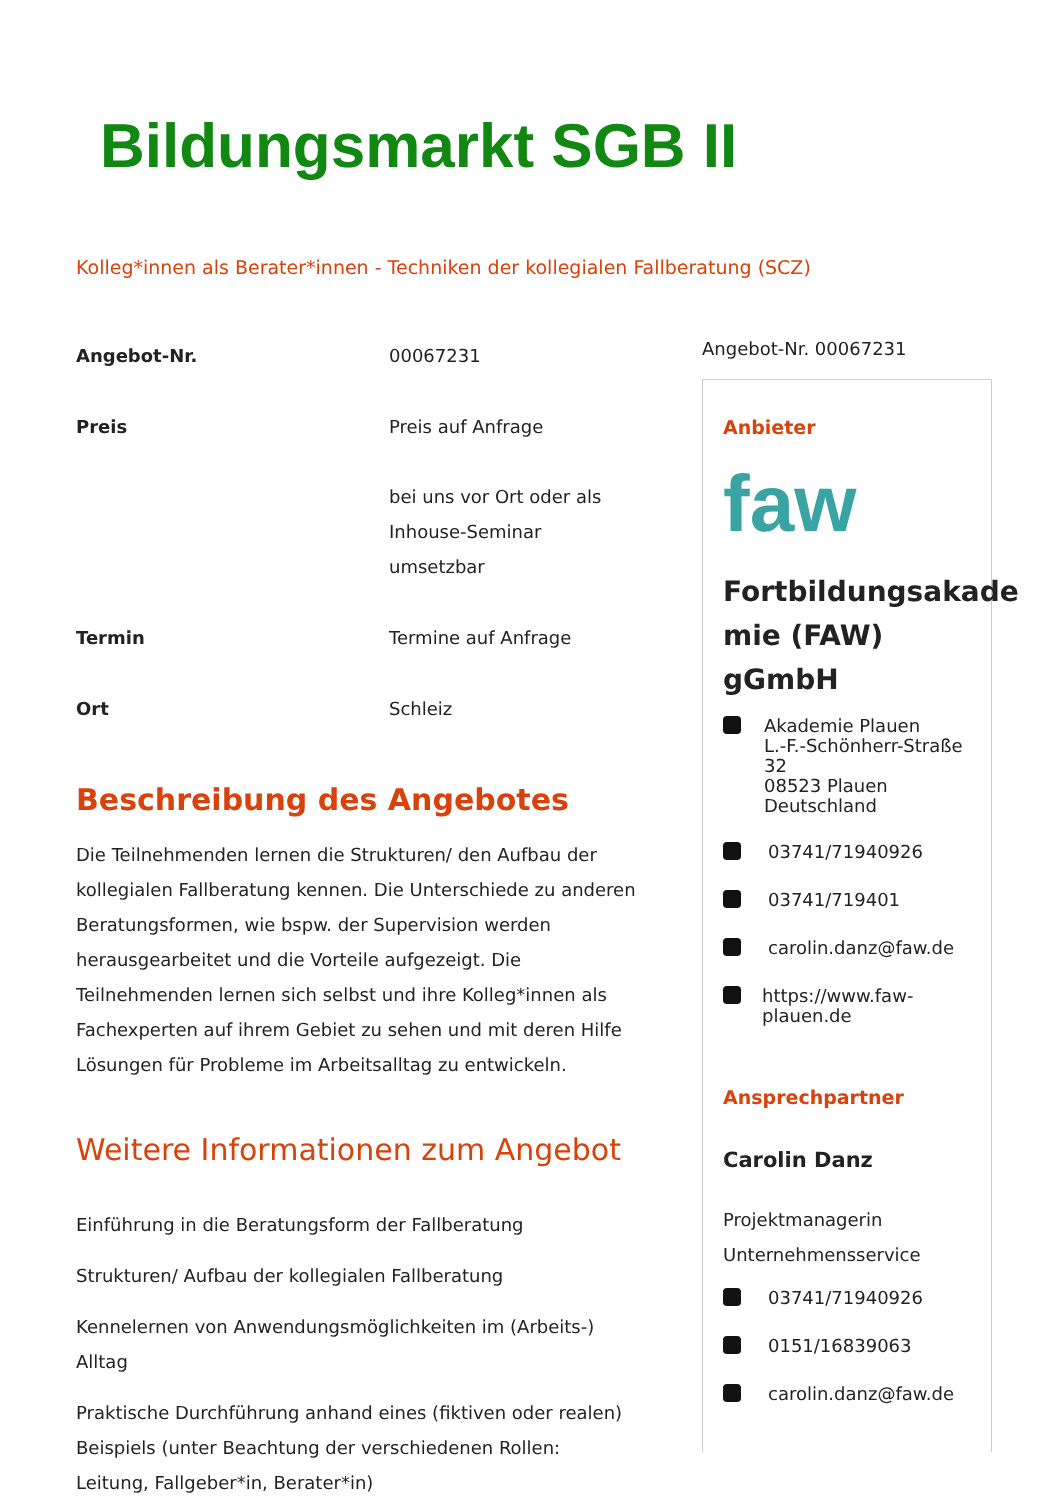Bildungsmarkt SGB II
Kolleg*innen als Berater*innen - Techniken der kollegialen Fallberatung (SCZ)
| Angebot-Nr. | 00067231 |
| Preis | Preis auf Anfrage bei uns vor Ort oder als Inhouse-Seminar umsetzbar |
| Termin | Termine auf Anfrage |
| Ort | Schleiz |
Beschreibung des Angebotes
Die Teilnehmenden lernen die Strukturen/ den Aufbau der kollegialen Fallberatung kennen. Die Unterschiede zu anderen Beratungsformen, wie bspw. der Supervision werden herausgearbeitet und die Vorteile aufgezeigt. Die Teilnehmenden lernen sich selbst und ihre Kolleg*innen als Fachexperten auf ihrem Gebiet zu sehen und mit deren Hilfe Lösungen für Probleme im Arbeitsalltag zu entwickeln.
Weitere Informationen zum Angebot
Einführung in die Beratungsform der Fallberatung
Strukturen/ Aufbau der kollegialen Fallberatung
Kennelernen von Anwendungsmöglichkeiten im (Arbeits-) Alltag
Praktische Durchführung anhand eines (fiktiven oder realen) Beispiels (unter Beachtung der verschiedenen Rollen: Leitung, Fallgeber*in, Berater*in)
Angebot-Nr. 00067231
Anbieter
faw
Fortbildungsakade mie (FAW) gGmbH
Akademie Plauen
L.-F.-Schönherr-Straße 32
08523 Plauen
Deutschland
03741/71940926
03741/719401
carolin.danz@faw.de
https://www.faw-plauen.de
Ansprechpartner
Carolin Danz
Projektmanagerin
Unternehmensservice
03741/71940926
0151/16839063
carolin.danz@faw.de